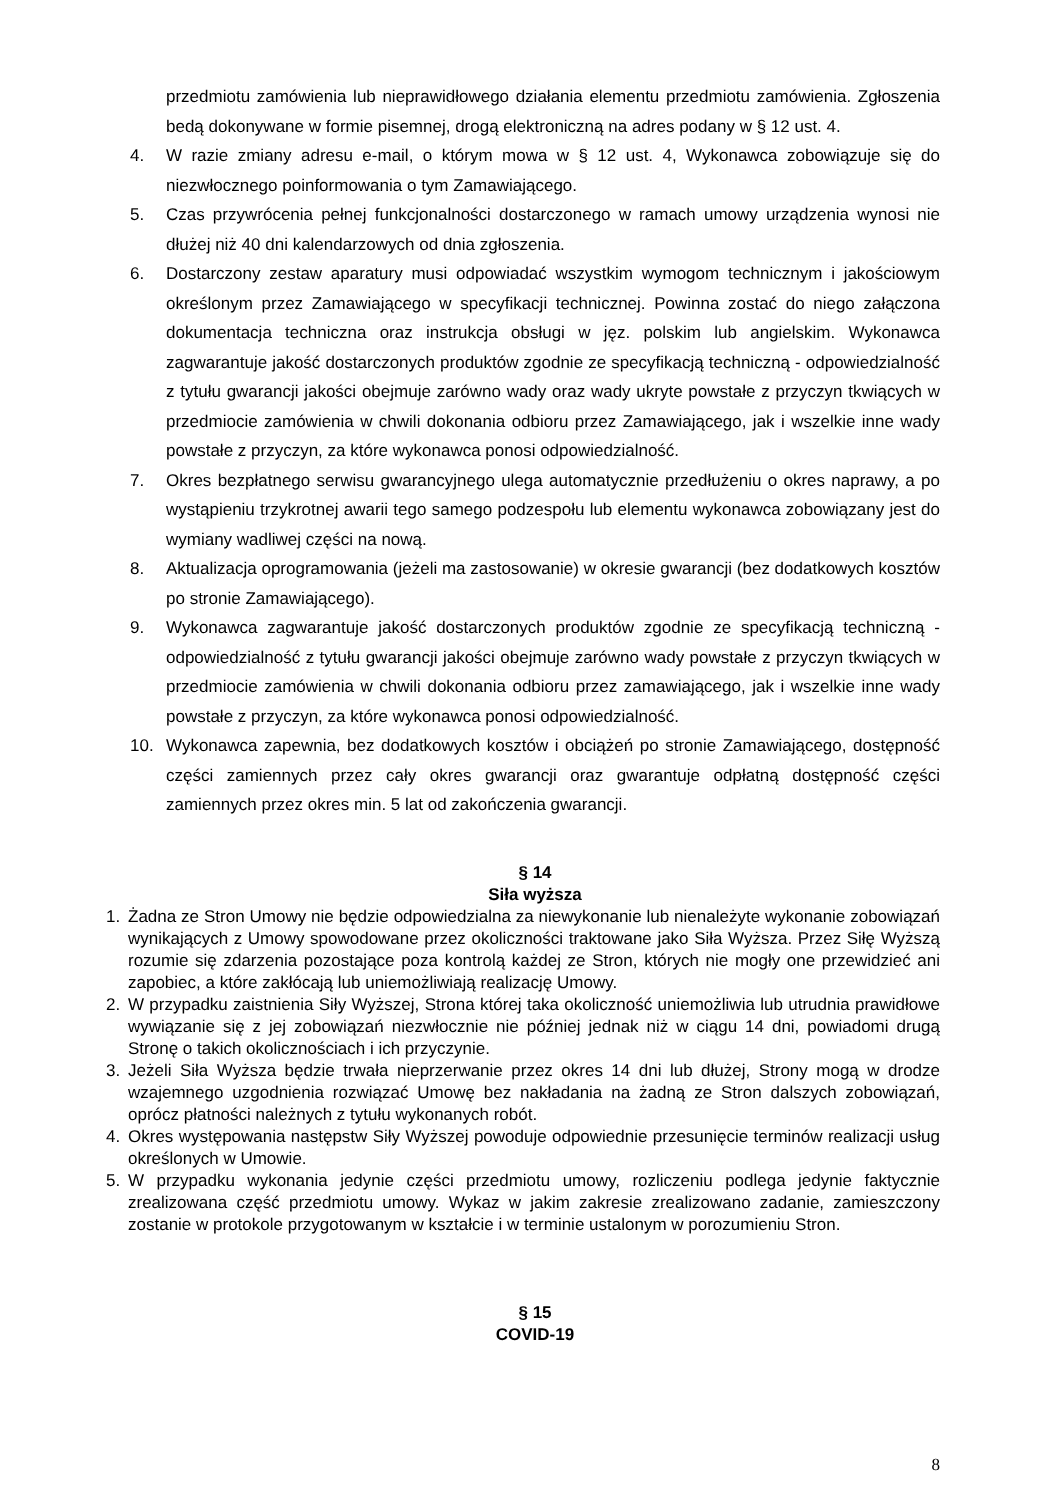przedmiotu zamówienia lub nieprawidłowego działania elementu przedmiotu zamówienia. Zgłoszenia bedą dokonywane w formie pisemnej, drogą elektroniczną na adres podany w § 12 ust. 4.
4. W razie zmiany adresu e-mail, o którym mowa w § 12 ust. 4, Wykonawca zobowiązuje się do niezwłocznego poinformowania o tym Zamawiającego.
5. Czas przywrócenia pełnej funkcjonalności dostarczonego w ramach umowy urządzenia wynosi nie dłużej niż 40 dni kalendarzowych od dnia zgłoszenia.
6. Dostarczony zestaw aparatury musi odpowiadać wszystkim wymogom technicznym i jakościowym określonym przez Zamawiającego w specyfikacji technicznej. Powinna zostać do niego załączona dokumentacja techniczna oraz instrukcja obsługi w jęz. polskim lub angielskim. Wykonawca zagwarantuje jakość dostarczonych produktów zgodnie ze specyfikacją techniczną - odpowiedzialność z tytułu gwarancji jakości obejmuje zarówno wady oraz wady ukryte powstałe z przyczyn tkwiących w przedmiocie zamówienia w chwili dokonania odbioru przez Zamawiającego, jak i wszelkie inne wady powstałe z przyczyn, za które wykonawca ponosi odpowiedzialność.
7. Okres bezpłatnego serwisu gwarancyjnego ulega automatycznie przedłużeniu o okres naprawy, a po wystąpieniu trzykrotnej awarii tego samego podzespołu lub elementu wykonawca zobowiązany jest do wymiany wadliwej części na nową.
8. Aktualizacja oprogramowania (jeżeli ma zastosowanie) w okresie gwarancji (bez dodatkowych kosztów po stronie Zamawiającego).
9. Wykonawca zagwarantuje jakość dostarczonych produktów zgodnie ze specyfikacją techniczną - odpowiedzialność z tytułu gwarancji jakości obejmuje zarówno wady powstałe z przyczyn tkwiących w przedmiocie zamówienia w chwili dokonania odbioru przez zamawiającego, jak i wszelkie inne wady powstałe z przyczyn, za które wykonawca ponosi odpowiedzialność.
10. Wykonawca zapewnia, bez dodatkowych kosztów i obciążeń po stronie Zamawiającego, dostępność części zamiennych przez cały okres gwarancji oraz gwarantuje odpłatną dostępność części zamiennych przez okres min. 5 lat od zakończenia gwarancji.
§ 14
Siła wyższa
1. Żadna ze Stron Umowy nie będzie odpowiedzialna za niewykonanie lub nienależyte wykonanie zobowiązań wynikających z Umowy spowodowane przez okoliczności traktowane jako Siła Wyższa. Przez Siłę Wyższą rozumie się zdarzenia pozostające poza kontrolą każdej ze Stron, których nie mogły one przewidzieć ani zapobiec, a które zakłócają lub uniemożliwiają realizację Umowy.
2. W przypadku zaistnienia Siły Wyższej, Strona której taka okoliczność uniemożliwia lub utrudnia prawidłowe wywiązanie się z jej zobowiązań niezwłocznie nie później jednak niż w ciągu 14 dni, powiadomi drugą Stronę o takich okolicznościach i ich przyczynie.
3. Jeżeli Siła Wyższa będzie trwała nieprzerwanie przez okres 14 dni lub dłużej, Strony mogą w drodze wzajemnego uzgodnienia rozwiązać Umowę bez nakładania na żadną ze Stron dalszych zobowiązań, oprócz płatności należnych z tytułu wykonanych robót.
4. Okres występowania następstw Siły Wyższej powoduje odpowiednie przesunięcie terminów realizacji usług określonych w Umowie.
5. W przypadku wykonania jedynie części przedmiotu umowy, rozliczeniu podlega jedynie faktycznie zrealizowana część przedmiotu umowy. Wykaz w jakim zakresie zrealizowano zadanie, zamieszczony zostanie w protokole przygotowanym w kształcie i w terminie ustalonym w porozumieniu Stron.
§ 15
COVID-19
8